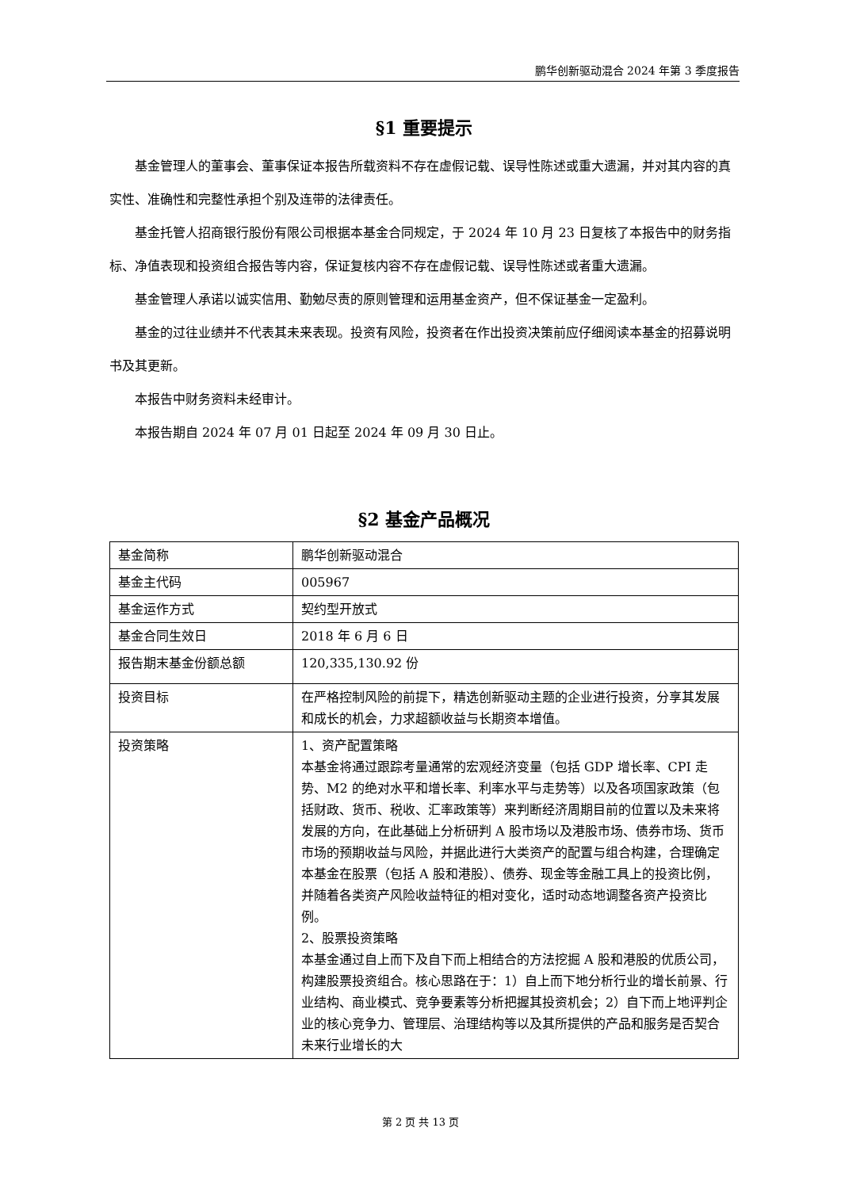鹏华创新驱动混合 2024 年第 3 季度报告
§1 重要提示
基金管理人的董事会、董事保证本报告所载资料不存在虚假记载、误导性陈述或重大遗漏，并对其内容的真实性、准确性和完整性承担个别及连带的法律责任。
基金托管人招商银行股份有限公司根据本基金合同规定，于 2024 年 10 月 23 日复核了本报告中的财务指标、净值表现和投资组合报告等内容，保证复核内容不存在虚假记载、误导性陈述或者重大遗漏。
基金管理人承诺以诚实信用、勤勉尽责的原则管理和运用基金资产，但不保证基金一定盈利。
基金的过往业绩并不代表其未来表现。投资有风险，投资者在作出投资决策前应仔细阅读本基金的招募说明书及其更新。
本报告中财务资料未经审计。
本报告期自 2024 年 07 月 01 日起至 2024 年 09 月 30 日止。
§2 基金产品概况
| 基金简称 | 鹏华创新驱动混合 |
| 基金主代码 | 005967 |
| 基金运作方式 | 契约型开放式 |
| 基金合同生效日 | 2018 年 6 月 6 日 |
| 报告期末基金份额总额 | 120,335,130.92 份 |
| 投资目标 | 在严格控制风险的前提下，精选创新驱动主题的企业进行投资，分享其发展和成长的机会，力求超额收益与长期资本增值。 |
| 投资策略 | 1、资产配置策略 本基金将通过跟踪考量通常的宏观经济变量（包括 GDP 增长率、CPI 走势、M2 的绝对水平和增长率、利率水平与走势等）以及各项国家政策（包括财政、货币、税收、汇率政策等）来判断经济周期目前的位置以及未来将发展的方向，在此基础上分析研判 A 股市场以及港股市场、债券市场、货币市场的预期收益与风险，并据此进行大类资产的配置与组合构建，合理确定本基金在股票（包括 A 股和港股）、债券、现金等金融工具上的投资比例，并随着各类资产风险收益特征的相对变化，适时动态地调整各资产投资比例。 2、股票投资策略 本基金通过自上而下及自下而上相结合的方法挖掘 A 股和港股的优质公司，构建股票投资组合。核心思路在于：1）自上而下地分析行业的增长前景、行业结构、商业模式、竞争要素等分析把握其投资机会；2）自下而上地评判企业的核心竞争力、管理层、治理结构等以及其所提供的产品和服务是否契合未来行业增长的大 |
第 2 页 共 13 页